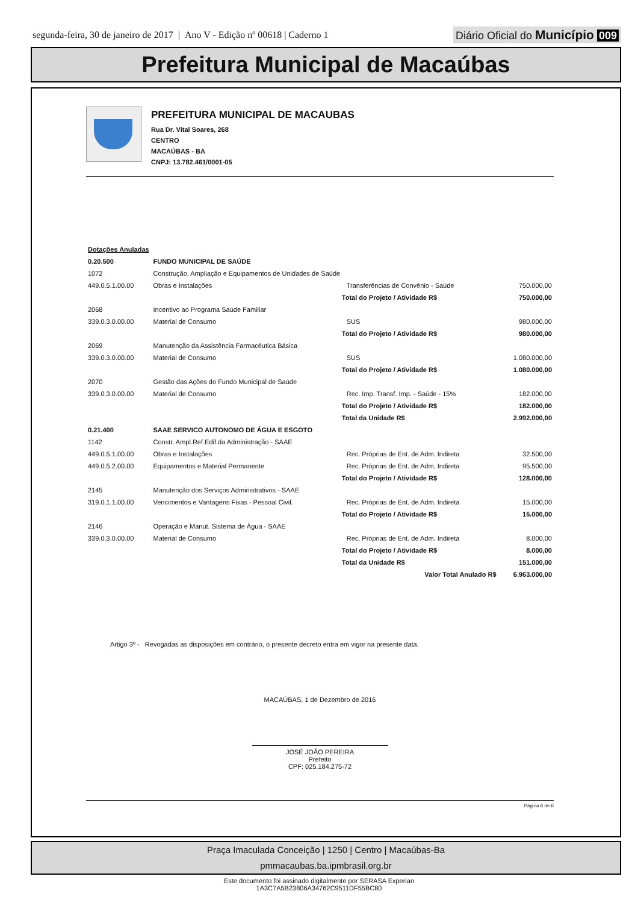segunda-feira, 30 de janeiro de 2017 | Ano V - Edição nº 00618 | Caderno 1
Diário Oficial do Município 009
Prefeitura Municipal de Macaúbas
PREFEITURA MUNICIPAL DE MACAUBAS
Rua Dr. Vital Soares, 268
CENTRO
MACAÚBAS - BA
CNPJ: 13.782.461/0001-05
| Dotações Anuladas | | | | |
| 0.20.500 | FUNDO MUNICIPAL DE SAÚDE | | | |
| 1072 | Construção, Ampliação e Equipamentos de Unidades de Saúde | | | |
| 449.0.5.1.00.00 | Obras e Instalações | | Transferências de Convênio - Saúde | 750.000,00 |
| | | Total do Projeto / Atividade R$ | | 750.000,00 |
| 2068 | Incentivo ao Programa Saúde Familiar | | | |
| 339.0.3.0.00.00 | Material de Consumo | | SUS | 980.000,00 |
| | | Total do Projeto / Atividade R$ | | 980.000,00 |
| 2069 | Manutenção da Assistência Farmacéutica Básica | | | |
| 339.0.3.0.00.00 | Material de Consumo | | SUS | 1.080.000,00 |
| | | Total do Projeto / Atividade R$ | | 1.080.000,00 |
| 2070 | Gestão das Ações do Fundo Municipal de Saúde | | | |
| 339.0.3.0.00.00 | Material de Consumo | | Rec. Imp. Transf. Imp. - Saúde - 15% | 182.000,00 |
| | | Total do Projeto / Atividade R$ | | 182.000,00 |
| | | Total da Unidade R$ | | 2.992.000,00 |
| 0.21.400 | SAAE SERVICO AUTONOMO DE ÁGUA E ESGOTO | | | |
| 1142 | Constr. Ampl.Ref.Edif.da Administração - SAAE | | | |
| 449.0.5.1.00.00 | Obras e Instalações | | Rec. Próprias de Ent. de Adm. Indireta | 32.500,00 |
| 449.0.5.2.00.00 | Equipamentos e Material Permanente | | Rec. Próprias de Ent. de Adm. Indireta | 95.500,00 |
| | | Total do Projeto / Atividade R$ | | 128.000,00 |
| 2145 | Manutenção dos Serviços Administrativos - SAAE | | | |
| 319.0.1.1.00.00 | Vencimentos e Vantagens Fixas - Pessoal Civil. | | Rec. Próprias de Ent. de Adm. Indireta | 15.000,00 |
| | | Total do Projeto / Atividade R$ | | 15.000,00 |
| 2146 | Operação e Manut. Sistema de Água - SAAE | | | |
| 339.0.3.0.00.00 | Material de Consumo | | Rec. Próprias de Ent. de Adm. Indireta | 8.000,00 |
| | | Total do Projeto / Atividade R$ | | 8.000,00 |
| | | Total da Unidade R$ | | 151.000,00 |
| | | Valor Total Anulado R$ | | 6.963.000,00 |
Artigo 3º - Revogadas as disposições em contrário, o presente decreto entra em vigor na presente data.
MACAÚBAS, 1 de Dezembro de 2016
JOSÉ JOÃO PEREIRA
Prefeito
CPF: 025.184.275-72
Página 6 de 6
Praça Imaculada Conceição | 1250 | Centro | Macaúbas-Ba
pmmacaubas.ba.ipmbrasil.org.br
Este documento foi assinado digitalmente por SERASA Experian
1A3C7A5B23806A34762C9511DF55BC80